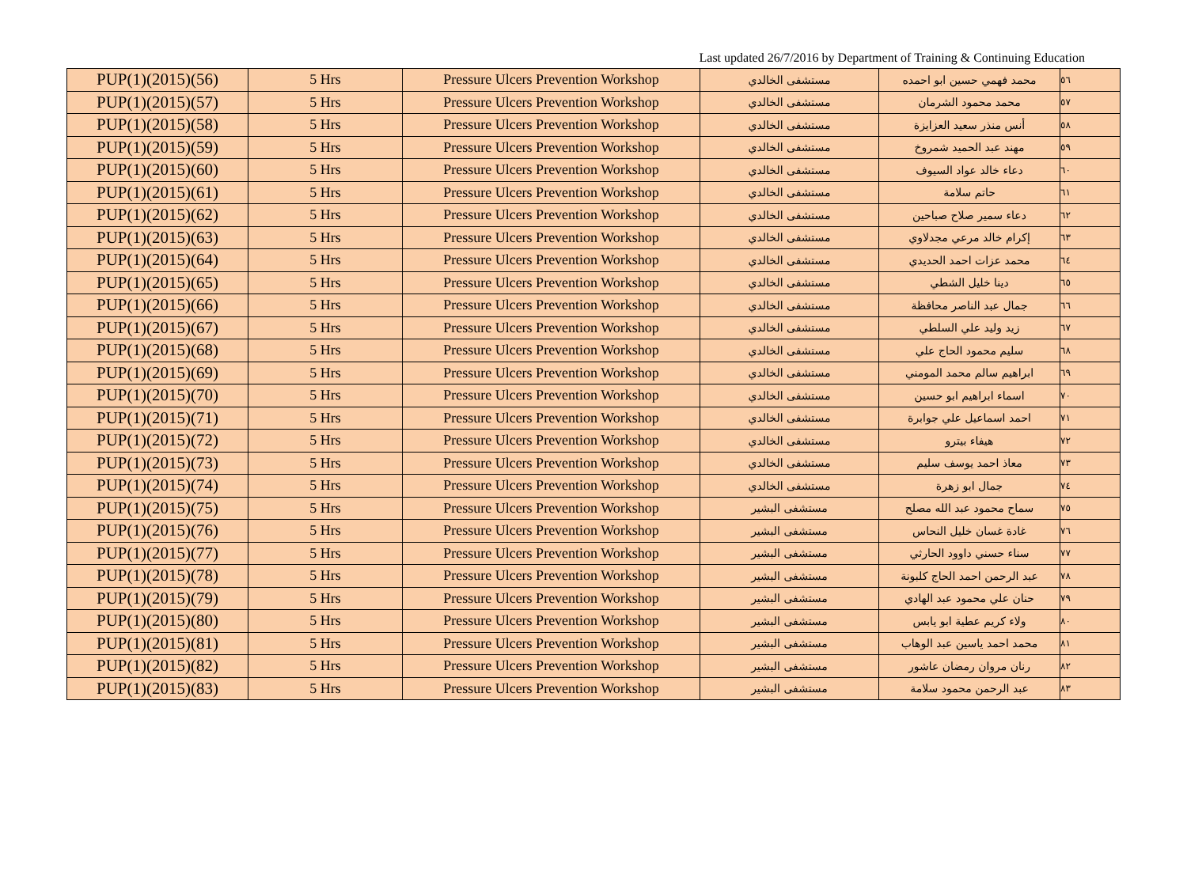Last updated 26/7/2016 by Department of Training & Continuing Education
| PUP(1)(2015)(56) | 5 Hrs | Pressure Ulcers Prevention Workshop | مستشفى الخالدي | محمد فهمي حسين ابو احمده | ٥٦ |
| PUP(1)(2015)(57) | 5 Hrs | Pressure Ulcers Prevention Workshop | مستشفى الخالدي | محمد محمود الشرمان | ٥٧ |
| PUP(1)(2015)(58) | 5 Hrs | Pressure Ulcers Prevention Workshop | مستشفى الخالدي | أنس منذر سعيد العزايزة | ٥٨ |
| PUP(1)(2015)(59) | 5 Hrs | Pressure Ulcers Prevention Workshop | مستشفى الخالدي | مهند عبد الحميد شمروخ | ٥٩ |
| PUP(1)(2015)(60) | 5 Hrs | Pressure Ulcers Prevention Workshop | مستشفى الخالدي | دعاء خالد عواد السيوف | ٦٠ |
| PUP(1)(2015)(61) | 5 Hrs | Pressure Ulcers Prevention Workshop | مستشفى الخالدي | حاتم سلامة | ٦١ |
| PUP(1)(2015)(62) | 5 Hrs | Pressure Ulcers Prevention Workshop | مستشفى الخالدي | دعاء سمير صلاح صباحين | ٦٢ |
| PUP(1)(2015)(63) | 5 Hrs | Pressure Ulcers Prevention Workshop | مستشفى الخالدي | إكرام خالد مرعي مجدلاوي | ٦٣ |
| PUP(1)(2015)(64) | 5 Hrs | Pressure Ulcers Prevention Workshop | مستشفى الخالدي | محمد عزات احمد الحديدي | ٦٤ |
| PUP(1)(2015)(65) | 5 Hrs | Pressure Ulcers Prevention Workshop | مستشفى الخالدي | دينا خليل الشطي | ٦٥ |
| PUP(1)(2015)(66) | 5 Hrs | Pressure Ulcers Prevention Workshop | مستشفى الخالدي | جمال عبد الناصر محافظة | ٦٦ |
| PUP(1)(2015)(67) | 5 Hrs | Pressure Ulcers Prevention Workshop | مستشفى الخالدي | زيد وليد علي السلطي | ٦٧ |
| PUP(1)(2015)(68) | 5 Hrs | Pressure Ulcers Prevention Workshop | مستشفى الخالدي | سليم محمود الحاج علي | ٦٨ |
| PUP(1)(2015)(69) | 5 Hrs | Pressure Ulcers Prevention Workshop | مستشفى الخالدي | ابراهيم سالم محمد المومني | ٦٩ |
| PUP(1)(2015)(70) | 5 Hrs | Pressure Ulcers Prevention Workshop | مستشفى الخالدي | اسماء ابراهيم ابو حسين | ٧٠ |
| PUP(1)(2015)(71) | 5 Hrs | Pressure Ulcers Prevention Workshop | مستشفى الخالدي | احمد اسماعيل علي جوابرة | ٧١ |
| PUP(1)(2015)(72) | 5 Hrs | Pressure Ulcers Prevention Workshop | مستشفى الخالدي | هيفاء بيترو | ٧٢ |
| PUP(1)(2015)(73) | 5 Hrs | Pressure Ulcers Prevention Workshop | مستشفى الخالدي | معاذ احمد يوسف سليم | ٧٣ |
| PUP(1)(2015)(74) | 5 Hrs | Pressure Ulcers Prevention Workshop | مستشفى الخالدي | جمال ابو زهرة | ٧٤ |
| PUP(1)(2015)(75) | 5 Hrs | Pressure Ulcers Prevention Workshop | مستشفى البشير | سماح محمود عبد الله مصلح | ٧٥ |
| PUP(1)(2015)(76) | 5 Hrs | Pressure Ulcers Prevention Workshop | مستشفى البشير | غادة غسان خليل النحاس | ٧٦ |
| PUP(1)(2015)(77) | 5 Hrs | Pressure Ulcers Prevention Workshop | مستشفى البشير | سناء حسني داوود الحارثي | ٧٧ |
| PUP(1)(2015)(78) | 5 Hrs | Pressure Ulcers Prevention Workshop | مستشفى البشير | عبد الرحمن احمد الحاج كلبونة | ٧٨ |
| PUP(1)(2015)(79) | 5 Hrs | Pressure Ulcers Prevention Workshop | مستشفى البشير | حنان علي محمود عبد الهادي | ٧٩ |
| PUP(1)(2015)(80) | 5 Hrs | Pressure Ulcers Prevention Workshop | مستشفى البشير | ولاء كريم عطية ابو يابس | ٨٠ |
| PUP(1)(2015)(81) | 5 Hrs | Pressure Ulcers Prevention Workshop | مستشفى البشير | محمد احمد ياسين عبد الوهاب | ٨١ |
| PUP(1)(2015)(82) | 5 Hrs | Pressure Ulcers Prevention Workshop | مستشفى البشير | رنان مروان رمضان عاشور | ٨٢ |
| PUP(1)(2015)(83) | 5 Hrs | Pressure Ulcers Prevention Workshop | مستشفى البشير | عبد الرحمن محمود سلامة | ٨٣ |